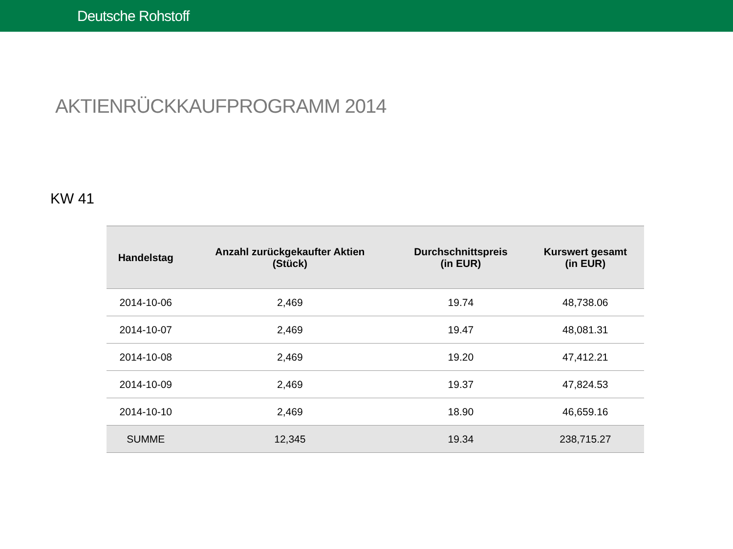Deutsche Rohstoff
AKTIENRÜCKKAUFPROGRAMM 2014
KW 41
| Handelstag | Anzahl zurückgekaufter Aktien (Stück) | Durchschnittspreis (in EUR) | Kurswert gesamt (in EUR) |
| --- | --- | --- | --- |
| 2014-10-06 | 2,469 | 19.74 | 48,738.06 |
| 2014-10-07 | 2,469 | 19.47 | 48,081.31 |
| 2014-10-08 | 2,469 | 19.20 | 47,412.21 |
| 2014-10-09 | 2,469 | 19.37 | 47,824.53 |
| 2014-10-10 | 2,469 | 18.90 | 46,659.16 |
| SUMME | 12,345 | 19.34 | 238,715.27 |